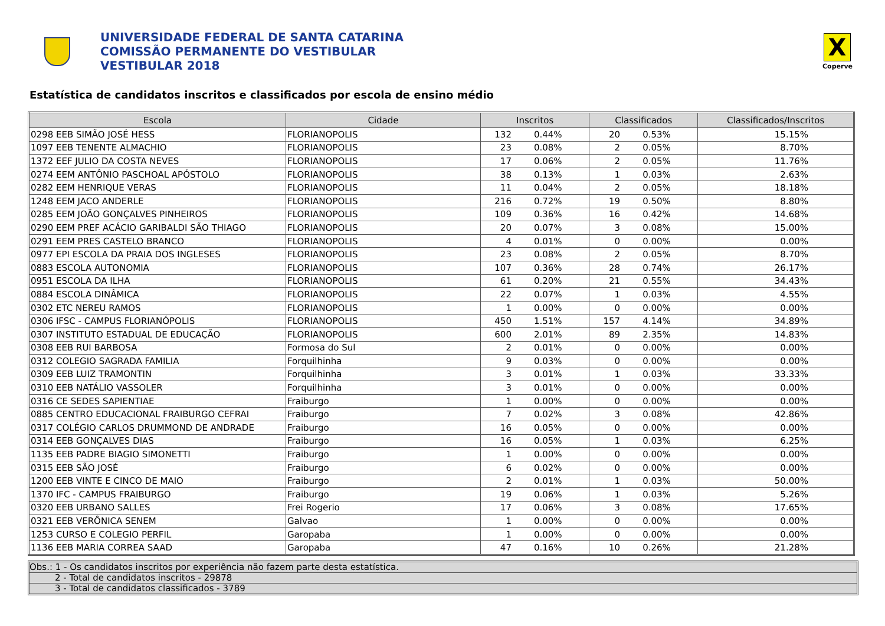UNIVERSIDADE FEDERAL DE SANTA CATARINA
COMISSÃO PERMANENTE DO VESTIBULAR
VESTIBULAR 2018
X
Coperve
Estatística de candidatos inscritos e classificados por escola de ensino médio
| Escola | Cidade | Inscritos | | Classificados | | Classificados/Inscritos |
| --- | --- | --- | --- | --- | --- | --- |
| 0298 EEB SIMÃO JOSÉ HESS | FLORIANOPOLIS | 132 | 0.44% | 20 | 0.53% | 15.15% |
| 1097 EEB TENENTE ALMACHIO | FLORIANOPOLIS | 23 | 0.08% | 2 | 0.05% | 8.70% |
| 1372 EEF JULIO DA COSTA NEVES | FLORIANOPOLIS | 17 | 0.06% | 2 | 0.05% | 11.76% |
| 0274 EEM ANTÔNIO PASCHOAL APÓSTOLO | FLORIANOPOLIS | 38 | 0.13% | 1 | 0.03% | 2.63% |
| 0282 EEM HENRIQUE VERAS | FLORIANOPOLIS | 11 | 0.04% | 2 | 0.05% | 18.18% |
| 1248 EEM JACO ANDERLE | FLORIANOPOLIS | 216 | 0.72% | 19 | 0.50% | 8.80% |
| 0285 EEM JOÃO GONÇALVES PINHEIROS | FLORIANOPOLIS | 109 | 0.36% | 16 | 0.42% | 14.68% |
| 0290 EEM PREF ACÁCIO GARIBALDI SÃO THIAGO | FLORIANOPOLIS | 20 | 0.07% | 3 | 0.08% | 15.00% |
| 0291 EEM PRES CASTELO BRANCO | FLORIANOPOLIS | 4 | 0.01% | 0 | 0.00% | 0.00% |
| 0977 EPI ESCOLA DA PRAIA DOS INGLESES | FLORIANOPOLIS | 23 | 0.08% | 2 | 0.05% | 8.70% |
| 0883 ESCOLA AUTONOMIA | FLORIANOPOLIS | 107 | 0.36% | 28 | 0.74% | 26.17% |
| 0951 ESCOLA DA ILHA | FLORIANOPOLIS | 61 | 0.20% | 21 | 0.55% | 34.43% |
| 0884 ESCOLA DINÂMICA | FLORIANOPOLIS | 22 | 0.07% | 1 | 0.03% | 4.55% |
| 0302 ETC NEREU RAMOS | FLORIANOPOLIS | 1 | 0.00% | 0 | 0.00% | 0.00% |
| 0306 IFSC - CAMPUS FLORIANÓPOLIS | FLORIANOPOLIS | 450 | 1.51% | 157 | 4.14% | 34.89% |
| 0307 INSTITUTO ESTADUAL DE EDUCAÇÃO | FLORIANOPOLIS | 600 | 2.01% | 89 | 2.35% | 14.83% |
| 0308 EEB RUI BARBOSA | Formosa do Sul | 2 | 0.01% | 0 | 0.00% | 0.00% |
| 0312 COLEGIO SAGRADA FAMILIA | Forquilhinha | 9 | 0.03% | 0 | 0.00% | 0.00% |
| 0309 EEB LUIZ TRAMONTIN | Forquilhinha | 3 | 0.01% | 1 | 0.03% | 33.33% |
| 0310 EEB NATÁLIO VASSOLER | Forquilhinha | 3 | 0.01% | 0 | 0.00% | 0.00% |
| 0316 CE SEDES SAPIENTIAE | Fraiburgo | 1 | 0.00% | 0 | 0.00% | 0.00% |
| 0885 CENTRO EDUCACIONAL FRAIBURGO CEFRAI | Fraiburgo | 7 | 0.02% | 3 | 0.08% | 42.86% |
| 0317 COLÉGIO CARLOS DRUMMOND DE ANDRADE | Fraiburgo | 16 | 0.05% | 0 | 0.00% | 0.00% |
| 0314 EEB GONÇALVES DIAS | Fraiburgo | 16 | 0.05% | 1 | 0.03% | 6.25% |
| 1135 EEB PADRE BIAGIO SIMONETTI | Fraiburgo | 1 | 0.00% | 0 | 0.00% | 0.00% |
| 0315 EEB SÃO JOSÉ | Fraiburgo | 6 | 0.02% | 0 | 0.00% | 0.00% |
| 1200 EEB VINTE E CINCO DE MAIO | Fraiburgo | 2 | 0.01% | 1 | 0.03% | 50.00% |
| 1370 IFC - CAMPUS FRAIBURGO | Fraiburgo | 19 | 0.06% | 1 | 0.03% | 5.26% |
| 0320 EEB URBANO SALLES | Frei Rogerio | 17 | 0.06% | 3 | 0.08% | 17.65% |
| 0321 EEB VERÔNICA SENEM | Galvao | 1 | 0.00% | 0 | 0.00% | 0.00% |
| 1253 CURSO E COLEGIO PERFIL | Garopaba | 1 | 0.00% | 0 | 0.00% | 0.00% |
| 1136 EEB MARIA CORREA SAAD | Garopaba | 47 | 0.16% | 10 | 0.26% | 21.28% |
Obs.: 1 - Os candidatos inscritos por experiência não fazem parte desta estatística.
2 - Total de candidatos inscritos - 29878
3 - Total de candidatos classificados - 3789